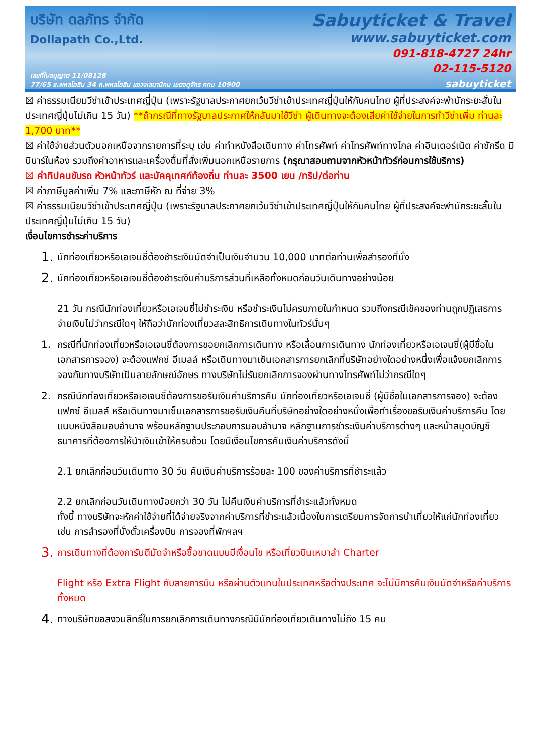บริษัท ดลภัทร จำกัด
Dollapath Co.,Ltd.
เลขที่ใบอนุญาต 11/08128
77/65 ซ.พหลโยธิน 34 ถ.พหลโยธิน แขวงเสนานิคม เขตจตุจักร กทม 10900
Sabuyticket & Travel
www.sabuyticket.com
091-818-4727 24hr
02-115-5120
sabuyticket
☒ ค่าธรรมเนียมวีซ่าเข้าประเทศญี่ปุ่น (เพราะรัฐบาลประกาศยกเว้นวีซ่าเข้าประเทศญี่ปุ่นให้กับคนไทย ผู้ที่ประสงค์จะพำนักระยะสั้นในประเทศญี่ปุ่นไม่เกิน 15 วัน) **ถ้ากรณีที่ทางรัฐบาลประกาศให้กลับมาใช้วีซ่า ผู้เดินทางจะต้องเสียค่าใช้จ่ายในการทำวีซ่าเพิ่ม ท่านละ 1,700 บาท**
☒ ค่าใช้จ่ายส่วนตัวนอกเหนือจากรายการที่ระบุ เช่น ค่าทำหนังสือเดินทาง ค่าโทรศัพท์ ค่าโทรศัพท์ทางไกล ค่าอินเตอร์เน็ต ค่าซักรีด มินิบาร์ในห้อง รวมถึงค่าอาหารและเครื่องดื่มที่สั่งเพิ่มนอกเหนือรายการ (กรุณาสอบถามจากหัวหน้าทัวร์ก่อนการใช้บริการ)
☒ ค่าทิปคนขับรถ หัวหน้าทัวร์ และมัคคุเทศก์ท้องถิ่น ท่านละ 3500 เยน /ทริป/ต่อท่าน
☒ ค่าภาษีมูลค่าเพิ่ม 7% และภาษีหัก ณ ที่จ่าย 3%
☒ ค่าธรรมเนียมวีซ่าเข้าประเทศญี่ปุ่น (เพราะรัฐบาลประกาศยกเว้นวีซ่าเข้าประเทศญี่ปุ่นให้กับคนไทย ผู้ที่ประสงค์จะพำนักระยะสั้นในประเทศญี่ปุ่นไม่เกิน 15 วัน)
เงื่อนไขการชำระค่าบริการ
1. นักท่องเที่ยวหรือเอเจนซี่ต้องชำระเงินมัดจำเป็นเงินจำนวน 10,000 บาทต่อท่านเพื่อสำรองที่นั่ง
2. นักท่องเที่ยวหรือเอเจนซี่ต้องชำระเงินค่าบริการส่วนที่เหลือทั้งหมดก่อนวันเดินทางอย่างน้อย
21 วัน กรณีนักท่องเที่ยวหรือเอเจนซี่ไม่ชำระเงิน หรือชำระเงินไม่ครบภายในกำหนด รวมถึงกรณีเช็คของท่านถูกปฏิเสธการจ่ายเงินไม่ว่ากรณีใดๆ ให้ถือว่านักท่องเที่ยวสละสิทธิการเดินทางในทัวร์นั้นๆ
1. กรณีที่นักท่องเที่ยวหรือเอเจนซี่ต้องการขอยกเลิกการเดินทาง หรือเลื่อนการเดินทาง นักท่องเที่ยวหรือเอเจนซี่(ผู้มีชื่อในเอกสารการจอง) จะต้องแฟกซ์ อีเมลล์ หรือเดินทางมาเซ็นเอกสารการยกเลิกที่บริษัทอย่างใดอย่างหนึ่งเพื่อแจ้งยกเลิกการจองกับทางบริษัทเป็นลายลักษณ์อักษร ทางบริษัทไม่รับยกเลิกการจองผ่านทางโทรศัพท์ไม่ว่ากรณีใดๆ
2. กรณีนักท่องเที่ยวหรือเอเจนซี่ต้องการขอรับเงินค่าบริการคืน นักท่องเที่ยวหรือเอเจนซี่ (ผู้มีชื่อในเอกสารการจอง) จะต้องแฟกซ์ อีเมลล์ หรือเดินทางมาเซ็นเอกสารการขอรับเงินคืนที่บริษัทอย่างใดอย่างหนึ่งเพื่อทำเรื่องขอรับเงินค่าบริการคืน โดยแนบหนังสือมอบอำนาจ พร้อมหลักฐานประกอบการมอบอำนาจ หลักฐานการชำระเงินค่าบริการต่างๆ และหน้าสมุดบัญชีธนาคารที่ต้องการให้นำเงินเข้าให้ครบถ้วน โดยมีเงื่อนไขการคืนเงินค่าบริการดังนี้
2.1 ยกเลิกก่อนวันเดินทาง 30 วัน คืนเงินค่าบริการร้อยละ 100 ของค่าบริการที่ชำระแล้ว
2.2 ยกเลิกก่อนวันเดินทางน้อยกว่า 30 วัน ไม่คืนเงินค่าบริการที่ชำระแล้วทั้งหมด
ทั้งนี้ ทางบริษัทจะหักค่าใช้จ่ายที่ได้จ่ายจริงจากค่าบริการที่ชำระแล้วเนื่องในการเตรียมการจัดการนำเที่ยวให้แก่นักท่องเที่ยว เช่น การสำรองที่นั่งตั๋วเครื่องบิน การจองที่พักฯลฯ
3. การเดินทางที่ต้องการันตีมัดจำหรือซื้อขาดแบบมีเงื่อนไข หรือเที่ยวบินเหมาลำ Charter
Flight หรือ Extra Flight กับสายการบิน หรือผ่านตัวแทนในประเทศหรือต่างประเทศ จะไม่มีการคืนเงินมัดจำหรือค่าบริการทั้งหมด
4. ทางบริษัทขอสงวนสิทธิ์ในการยกเลิกการเดินทางกรณีมีนักท่องเที่ยวเดินทางไม่ถึง 15 คน